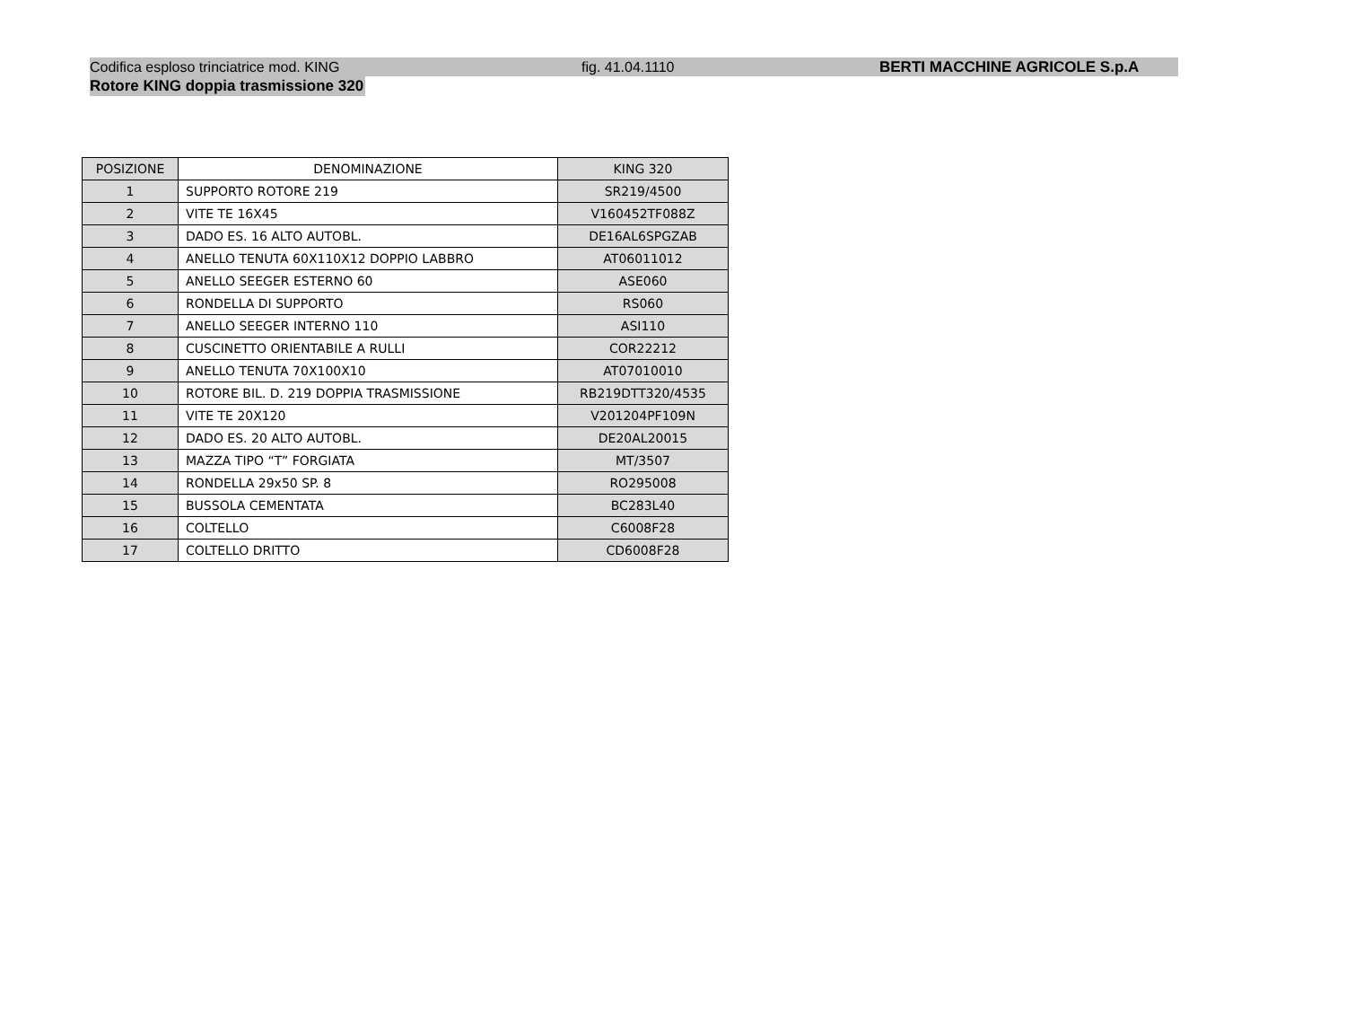Codifica esploso trinciatrice mod. KING fig. 41.04.1110 BERTI MACCHINE AGRICOLE S.p.A
Rotore KING doppia trasmissione 320
| POSIZIONE | DENOMINAZIONE | KING 320 |
| --- | --- | --- |
| 1 | SUPPORTO ROTORE 219 | SR219/4500 |
| 2 | VITE TE 16X45 | V160452TF088Z |
| 3 | DADO ES. 16 ALTO AUTOBL. | DE16AL6SPGZAB |
| 4 | ANELLO TENUTA 60X110X12 DOPPIO LABBRO | AT06011012 |
| 5 | ANELLO SEEGER ESTERNO 60 | ASE060 |
| 6 | RONDELLA DI SUPPORTO | RS060 |
| 7 | ANELLO SEEGER INTERNO 110 | ASI110 |
| 8 | CUSCINETTO ORIENTABILE A RULLI | COR22212 |
| 9 | ANELLO TENUTA 70X100X10 | AT07010010 |
| 10 | ROTORE BIL. D. 219 DOPPIA TRASMISSIONE | RB219DTT320/4535 |
| 11 | VITE TE 20X120 | V201204PF109N |
| 12 | DADO ES. 20 ALTO AUTOBL. | DE20AL20015 |
| 13 | MAZZA TIPO “T” FORGIATA | MT/3507 |
| 14 | RONDELLA 29x50 SP. 8 | RO295008 |
| 15 | BUSSOLA CEMENTATA | BC283L40 |
| 16 | COLTELLO | C6008F28 |
| 17 | COLTELLO DRITTO | CD6008F28 |